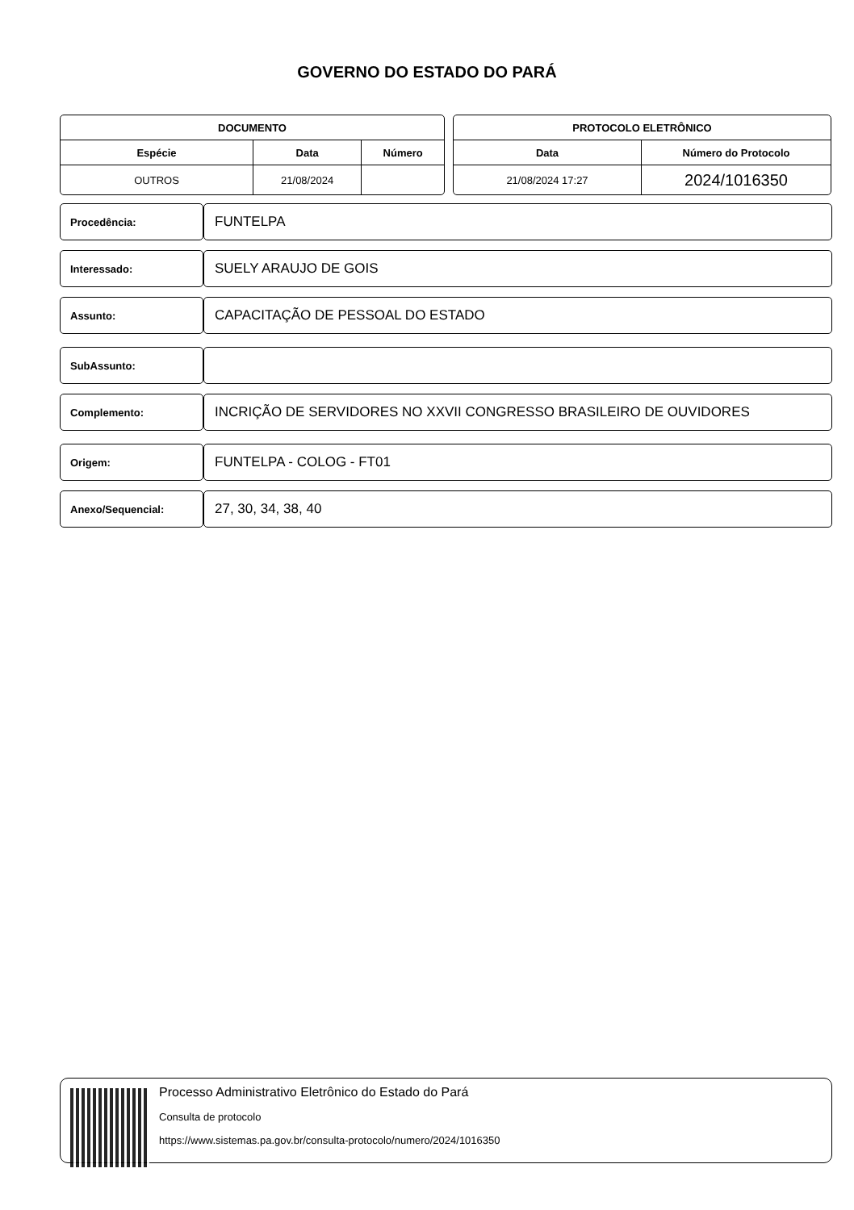GOVERNO DO ESTADO DO PARÁ
| DOCUMENTO | | |
| --- | --- | --- |
| Espécie | Data | Número |
| OUTROS | 21/08/2024 | |
| PROTOCOLO ELETRÔNICO | |
| --- | --- |
| Data | Número do Protocolo |
| 21/08/2024 17:27 | 2024/1016350 |
Procedência:
FUNTELPA
Interessado:
SUELY ARAUJO DE GOIS
Assunto:
CAPACITAÇÃO DE PESSOAL DO ESTADO
SubAssunto:
Complemento:
INCRIÇÃO DE SERVIDORES NO XXVII CONGRESSO BRASILEIRO DE OUVIDORES
Origem:
FUNTELPA - COLOG - FT01
Anexo/Sequencial:
27, 30, 34, 38, 40
Processo Administrativo Eletrônico do Estado do Pará
Consulta de protocolo
https://www.sistemas.pa.gov.br/consulta-protocolo/numero/2024/1016350